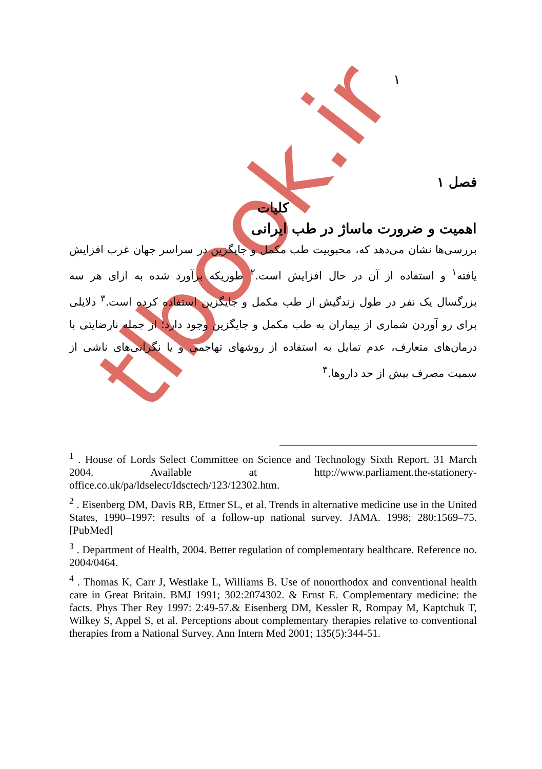tlbook.ir
١
فصل ١
کلیات
اهمیت و ضرورت ماساژ در طب ایرانی
بررسی‌ها نشان می‌دهد که، محبوبیت طب مکمل و جایگزین در سراسر جهان غرب افزایش یافته<sup>١</sup> و استفاده از آن در حال افزایش است.<sup>٢</sup> طوریکه برآورد شده به ازای هر سه بزرگسال یک نفر در طول زندگیش از طب مکمل و جایگزین استفاده کرده است.<sup>٣</sup> دلایلی برای رو آوردن شماری از بیماران به طب مکمل و جایگزین وجود دارد؛ از جمله نارضایتی با درمان‌های متعارف، عدم تمایل به استفاده از روشهای تهاجمی و یا نگرانی‌های ناشی از سمیت مصرف بیش از حد داروها.<sup>۴</sup>
<sup>1</sup> . House of Lords Select Committee on Science and Technology Sixth Report. 31 March 2004. Available at http://www.parliament.the-stationery-office.co.uk/pa/ldselect/Idsctech/123/12302.htm.
<sup>2</sup> . Eisenberg DM, Davis RB, Ettner SL, et al. Trends in alternative medicine use in the United States, 1990–1997: results of a follow-up national survey. JAMA. 1998; 280:1569–75. [PubMed]
<sup>3</sup> . Department of Health, 2004. Better regulation of complementary healthcare. Reference no. 2004/0464.
<sup>4</sup> . Thomas K, Carr J, Westlake L, Williams B. Use of nonorthodox and conventional health care in Great Britain. BMJ 1991; 302:2074302. & Ernst E. Complementary medicine: the facts. Phys Ther Rey 1997: 2:49-57.& Eisenberg DM, Kessler R, Rompay M, Kaptchuk T, Wilkey S, Appel S, et al. Perceptions about complementary therapies relative to conventional therapies from a National Survey. Ann Intern Med 2001; 135(5):344-51.